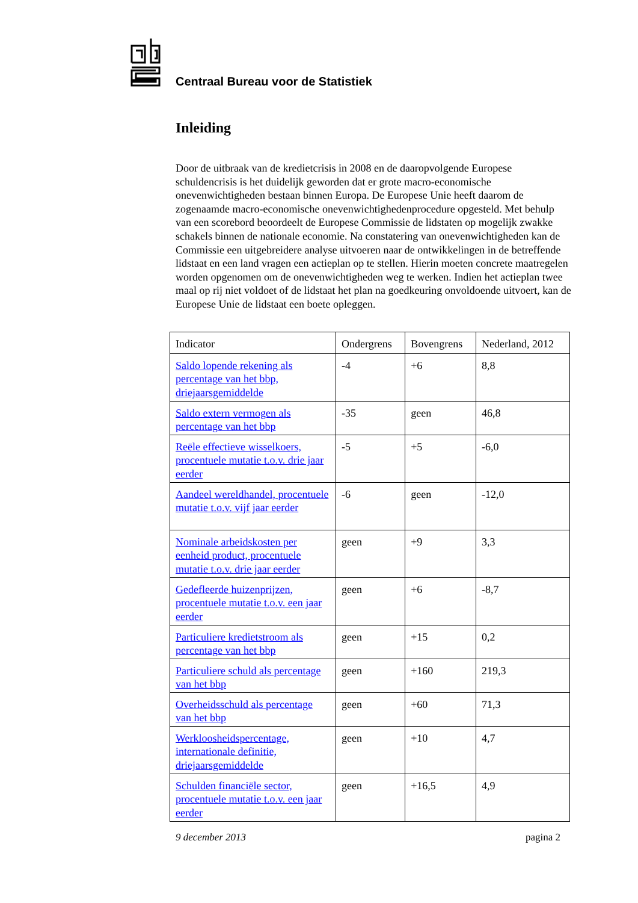Centraal Bureau voor de Statistiek
Inleiding
Door de uitbraak van de kredietcrisis in 2008 en de daaropvolgende Europese schuldencrisis is het duidelijk geworden dat er grote macro-economische onevenwichtigheden bestaan binnen Europa. De Europese Unie heeft daarom de zogenaamde macro-economische onevenwichtighedenprocedure opgesteld. Met behulp van een scorebord beoordeelt de Europese Commissie de lidstaten op mogelijk zwakke schakels binnen de nationale economie. Na constatering van onevenwichtigheden kan de Commissie een uitgebreidere analyse uitvoeren naar de ontwikkelingen in de betreffende lidstaat en een land vragen een actieplan op te stellen. Hierin moeten concrete maatregelen worden opgenomen om de onevenwichtigheden weg te werken. Indien het actieplan twee maal op rij niet voldoet of de lidstaat het plan na goedkeuring onvoldoende uitvoert, kan de Europese Unie de lidstaat een boete opleggen.
| Indicator | Ondergrens | Bovengrens | Nederland, 2012 |
| --- | --- | --- | --- |
| Saldo lopende rekening als percentage van het bbp, driejaarsgemiddelde | -4 | +6 | 8,8 |
| Saldo extern vermogen als percentage van het bbp | -35 | geen | 46,8 |
| Reële effectieve wisselkoers, procentuele mutatie t.o.v. drie jaar eerder | -5 | +5 | -6,0 |
| Aandeel wereldhandel, procentuele mutatie t.o.v. vijf jaar eerder | -6 | geen | -12,0 |
| Nominale arbeidskosten per eenheid product, procentuele mutatie t.o.v. drie jaar eerder | geen | +9 | 3,3 |
| Gedefleerde huizenprijzen, procentuele mutatie t.o.v. een jaar eerder | geen | +6 | -8,7 |
| Particuliere kredietstroom als percentage van het bbp | geen | +15 | 0,2 |
| Particuliere schuld als percentage van het bbp | geen | +160 | 219,3 |
| Overheidsschuld als percentage van het bbp | geen | +60 | 71,3 |
| Werkloosheidspercentage, internationale definitie, driejaarsgemiddelde | geen | +10 | 4,7 |
| Schulden financiële sector, procentuele mutatie t.o.v. een jaar eerder | geen | +16,5 | 4,9 |
9 december 2013 pagina 2